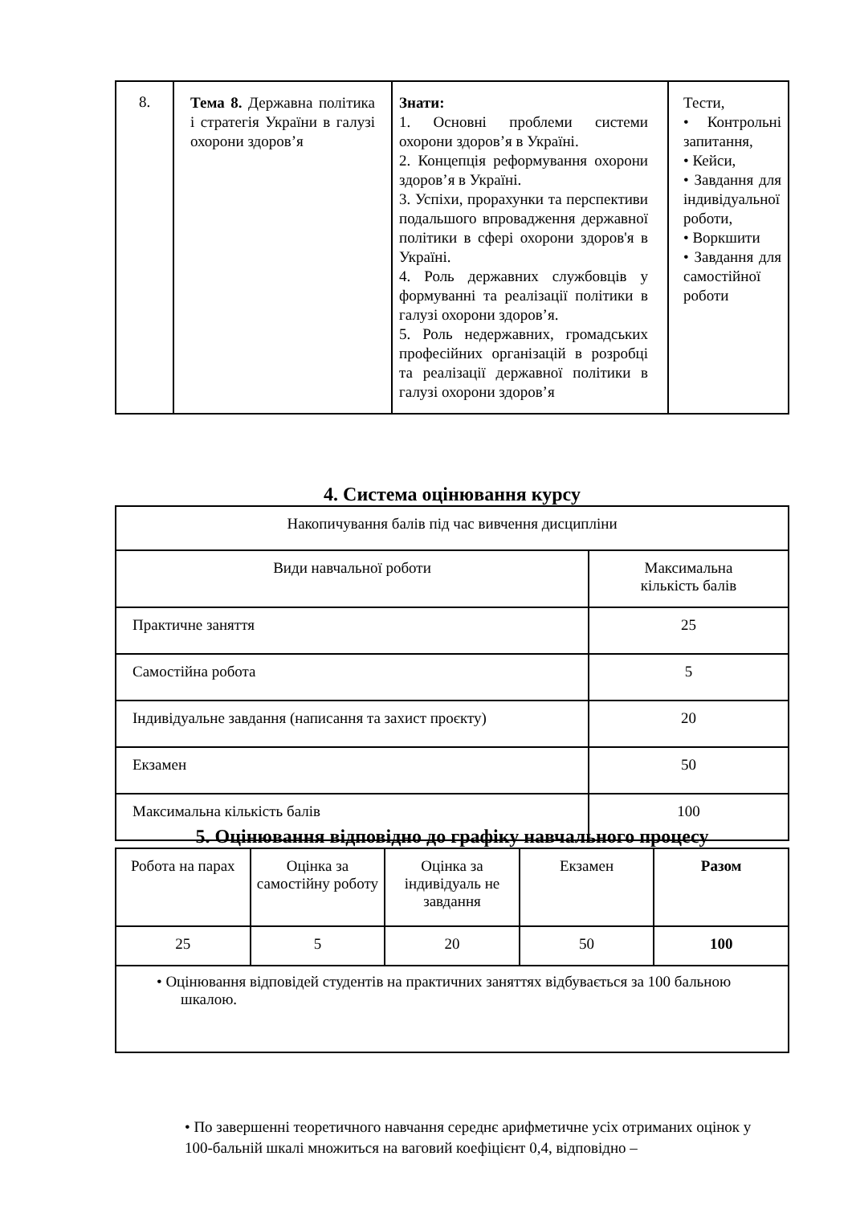| 8. | Тема 8. Державна політика і стратегія України в галузі охорони здоров’я | Знати: 1. Основні проблеми системи охорони здоров’я в Україні. 2. Концепція реформування охорони здоров’я в Україні. 3. Успіхи, прорахунки та перспективи подальшого впровадження державної політики в сфері охорони здоров'я в Україні. 4. Роль державних службовців у формуванні та реалізації політики в галузі охорони здоров’я. 5. Роль недержавних, громадських професійних організацій в розробці та реалізації державної політики в галузі охорони здоров’я | Тести, • Контрольні запитання, • Кейси, • Завдання для індивідуальної роботи, • Воркшити • Завдання для самостійної роботи |
4. Система оцінювання курсу
| Накопичування балів під час вивчення дисципліни | |
| Види навчальної роботи | Максимальна кількість балів |
| Практичне заняття | 25 |
| Самостійна робота | 5 |
| Індивідуальне завдання (написання та захист проєкту) | 20 |
| Екзамен | 50 |
| Максимальна кількість балів | 100 |
5. Оцінювання відповідно до графіку навчального процесу
| Робота на парах | Оцінка за самостійну роботу | Оцінка за індивідуаль не завдання | Екзамен | Разом |
| 25 | 5 | 20 | 50 | 100 |
| • Оцінювання відповідей студентів на практичних заняттях відбувається за 100 бальною шкалою. | | | | |
• По завершенні теоретичного навчання середнє арифметичне усіх отриманих оцінок у 100-бальній шкалі множиться на ваговий коефіцієнт 0,4, відповідно –